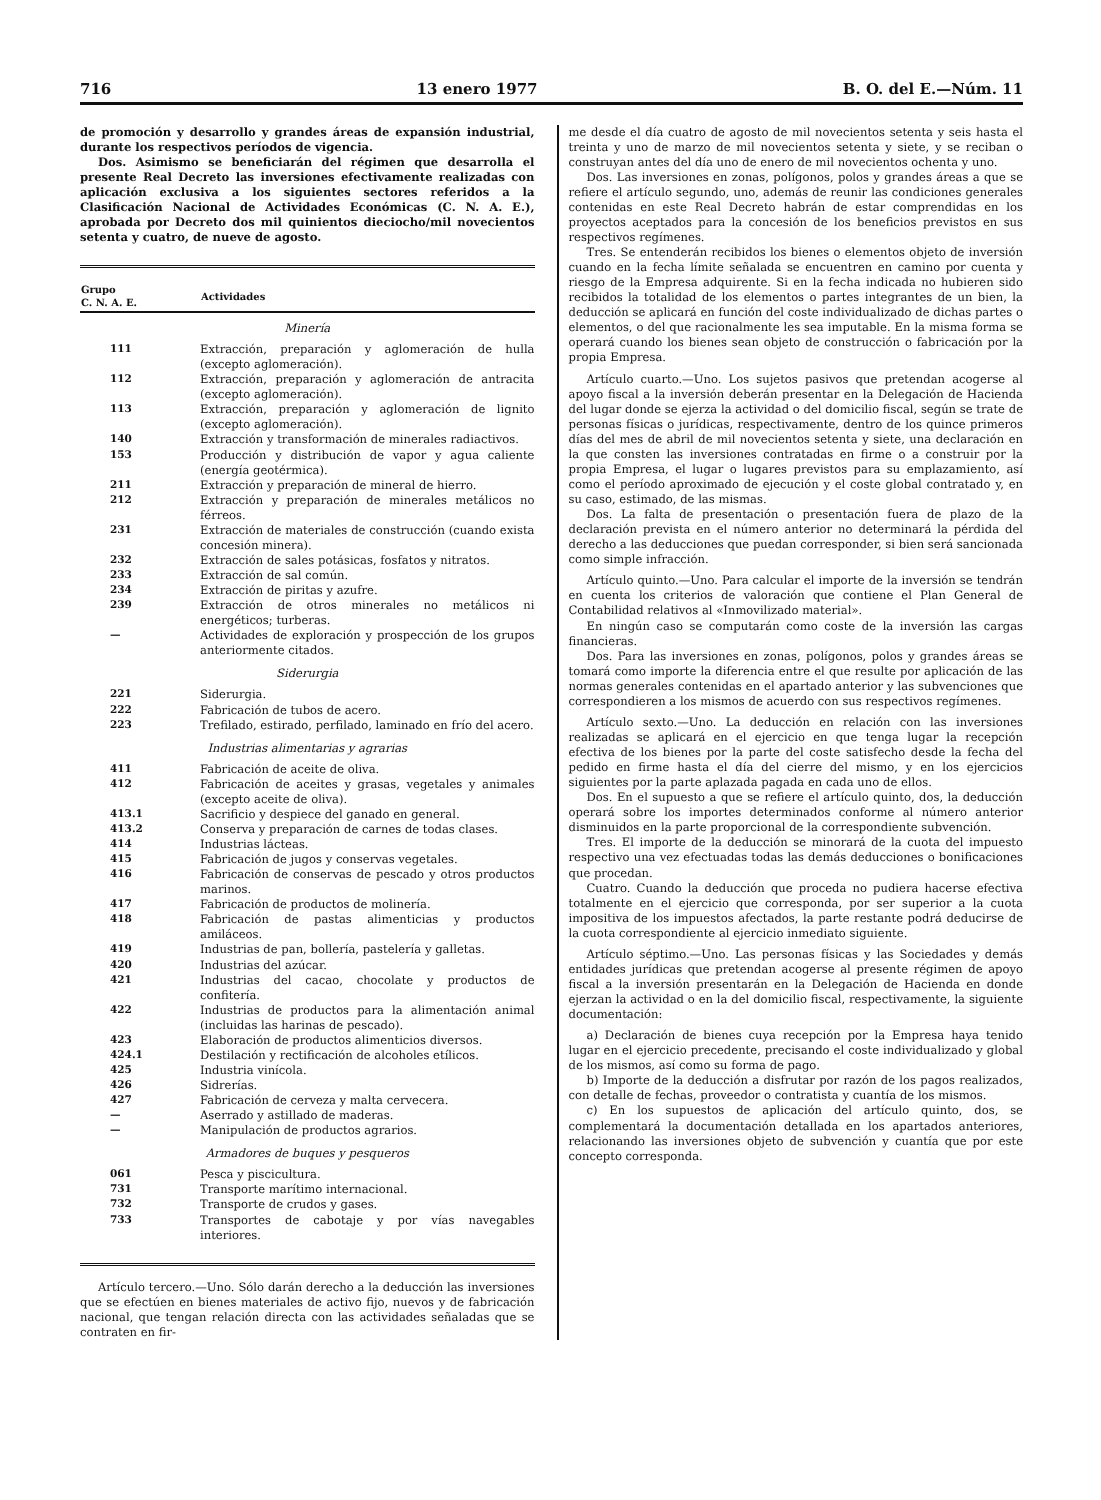716 13 enero 1977 B. O. del E.—Núm. 11
de promoción y desarrollo y grandes áreas de expansión industrial, durante los respectivos períodos de vigencia.
Dos. Asimismo se beneficiarán del régimen que desarrolla el presente Real Decreto las inversiones efectivamente realizadas con aplicación exclusiva a los siguientes sectores referidos a la Clasificación Nacional de Actividades Económicas (C. N. A. E.), aprobada por Decreto dos mil quinientos dieciocho/mil novecientos setenta y cuatro, de nueve de agosto.
| Grupo C. N. A. E. | Actividades |
| --- | --- |
| Minería | |
| 111 | Extracción, preparación y aglomeración de hulla (excepto aglomeración). |
| 112 | Extracción, preparación y aglomeración de antracita (excepto aglomeración). |
| 113 | Extracción, preparación y aglomeración de lignito (excepto aglomeración). |
| 140 | Extracción y transformación de minerales radiactivos. |
| 153 | Producción y distribución de vapor y agua caliente (energía geotérmica). |
| 211 | Extracción y preparación de mineral de hierro. |
| 212 | Extracción y preparación de minerales metálicos no férreos. |
| 231 | Extracción de materiales de construcción (cuando exista concesión minera). |
| 232 | Extracción de sales potásicas, fosfatos y nitratos. |
| 233 | Extracción de sal común. |
| 234 | Extracción de piritas y azufre. |
| 239 | Extracción de otros minerales no metálicos ni energéticos; turberas. |
| — | Actividades de exploración y prospección de los grupos anteriormente citados. |
| Siderurgia | |
| 221 | Siderurgia. |
| 222 | Fabricación de tubos de acero. |
| 223 | Trefilado, estirado, perfilado, laminado en frío del acero. |
| Industrias alimentarias y agrarias | |
| 411 | Fabricación de aceite de oliva. |
| 412 | Fabricación de aceites y grasas, vegetales y animales (excepto aceite de oliva). |
| 413.1 | Sacrificio y despiece del ganado en general. |
| 413.2 | Conserva y preparación de carnes de todas clases. |
| 414 | Industrias lácteas. |
| 415 | Fabricación de jugos y conservas vegetales. |
| 416 | Fabricación de conservas de pescado y otros productos marinos. |
| 417 | Fabricación de productos de molinería. |
| 418 | Fabricación de pastas alimenticias y productos amiláceos. |
| 419 | Industrias de pan, bollería, pastelería y galletas. |
| 420 | Industrias del azúcar. |
| 421 | Industrias del cacao, chocolate y productos de confitería. |
| 422 | Industrias de productos para la alimentación animal (incluidas las harinas de pescado). |
| 423 | Elaboración de productos alimenticios diversos. |
| 424.1 | Destilación y rectificación de alcoholes etílicos. |
| 425 | Industria vinícola. |
| 426 | Sidrerías. |
| 427 | Fabricación de cerveza y malta cervecera. |
| — | Aserrado y astillado de maderas. |
| — | Manipulación de productos agrarios. |
| Armadores de buques y pesqueros | |
| 061 | Pesca y piscicultura. |
| 731 | Transporte marítimo internacional. |
| 732 | Transporte de crudos y gases. |
| 733 | Transportes de cabotaje y por vías navegables interiores. |
Artículo tercero.—Uno. Sólo darán derecho a la deducción las inversiones que se efectúen en bienes materiales de activo fijo, nuevos y de fabricación nacional, que tengan relación directa con las actividades señaladas que se contraten en fir-
me desde el día cuatro de agosto de mil novecientos setenta y seis hasta el treinta y uno de marzo de mil novecientos setenta y siete, y se reciban o construyan antes del día uno de enero de mil novecientos ochenta y uno.
Dos. Las inversiones en zonas, polígonos, polos y grandes áreas a que se refiere el artículo segundo, uno, además de reunir las condiciones generales contenidas en este Real Decreto habrán de estar comprendidas en los proyectos aceptados para la concesión de los beneficios previstos en sus respectivos regímenes.
Tres. Se entenderán recibidos los bienes o elementos objeto de inversión cuando en la fecha límite señalada se encuentren en camino por cuenta y riesgo de la Empresa adquirente. Si en la fecha indicada no hubieren sido recibidos la totalidad de los elementos o partes integrantes de un bien, la deducción se aplicará en función del coste individualizado de dichas partes o elementos, o del que racionalmente les sea imputable. En la misma forma se operará cuando los bienes sean objeto de construcción o fabricación por la propia Empresa.
Artículo cuarto.—Uno. Los sujetos pasivos que pretendan acogerse al apoyo fiscal a la inversión deberán presentar en la Delegación de Hacienda del lugar donde se ejerza la actividad o del domicilio fiscal, según se trate de personas físicas o jurídicas, respectivamente, dentro de los quince primeros días del mes de abril de mil novecientos setenta y siete, una declaración en la que consten las inversiones contratadas en firme o a construir por la propia Empresa, el lugar o lugares previstos para su emplazamiento, así como el período aproximado de ejecución y el coste global contratado y, en su caso, estimado, de las mismas.
Dos. La falta de presentación o presentación fuera de plazo de la declaración prevista en el número anterior no determinará la pérdida del derecho a las deducciones que puedan corresponder, si bien será sancionada como simple infracción.
Artículo quinto.—Uno. Para calcular el importe de la inversión se tendrán en cuenta los criterios de valoración que contiene el Plan General de Contabilidad relativos al «Inmovilizado material».
En ningún caso se computarán como coste de la inversión las cargas financieras.
Dos. Para las inversiones en zonas, polígonos, polos y grandes áreas se tomará como importe la diferencia entre el que resulte por aplicación de las normas generales contenidas en el apartado anterior y las subvenciones que correspondieren a los mismos de acuerdo con sus respectivos regímenes.
Artículo sexto.—Uno. La deducción en relación con las inversiones realizadas se aplicará en el ejercicio en que tenga lugar la recepción efectiva de los bienes por la parte del coste satisfecho desde la fecha del pedido en firme hasta el día del cierre del mismo, y en los ejercicios siguientes por la parte aplazada pagada en cada uno de ellos.
Dos. En el supuesto a que se refiere el artículo quinto, dos, la deducción operará sobre los importes determinados conforme al número anterior disminuidos en la parte proporcional de la correspondiente subvención.
Tres. El importe de la deducción se minorará de la cuota del impuesto respectivo una vez efectuadas todas las demás deducciones o bonificaciones que procedan.
Cuatro. Cuando la deducción que proceda no pudiera hacerse efectiva totalmente en el ejercicio que corresponda, por ser superior a la cuota impositiva de los impuestos afectados, la parte restante podrá deducirse de la cuota correspondiente al ejercicio inmediato siguiente.
Artículo séptimo.—Uno. Las personas físicas y las Sociedades y demás entidades jurídicas que pretendan acogerse al presente régimen de apoyo fiscal a la inversión presentarán en la Delegación de Hacienda en donde ejerzan la actividad o en la del domicilio fiscal, respectivamente, la siguiente documentación:
a) Declaración de bienes cuya recepción por la Empresa haya tenido lugar en el ejercicio precedente, precisando el coste individualizado y global de los mismos, así como su forma de pago.
b) Importe de la deducción a disfrutar por razón de los pagos realizados, con detalle de fechas, proveedor o contratista y cuantía de los mismos.
c) En los supuestos de aplicación del artículo quinto, dos, se complementará la documentación detallada en los apartados anteriores, relacionando las inversiones objeto de subvención y cuantía que por este concepto corresponda.